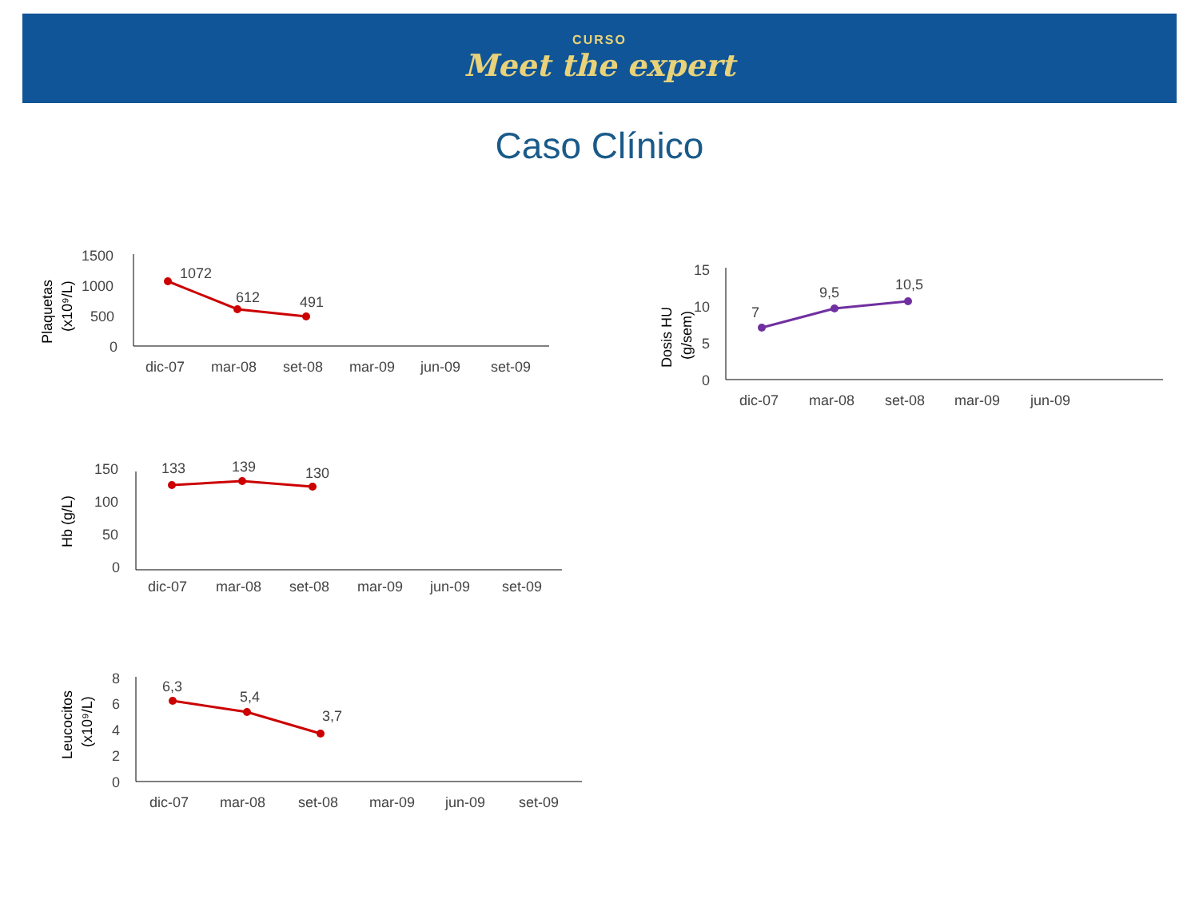CURSO
Meet the expert
Caso Clínico
Plaquetas
(x10⁹/L)
1500
1000
500
0
1072
612
491
dic-07
mar-08
set-08
mar-09
jun-09
set-09
Dosis HU
(g/sem)
15
10
5
0
7
9,5
10,5
dic-07
mar-08
set-08
mar-09
jun-09
Hb (g/L)
150
100
50
0
133
139
130
dic-07
mar-08
set-08
mar-09
jun-09
set-09
Leucocitos
(x10⁹/L)
8
6
4
2
0
6,3
5,4
3,7
dic-07
mar-08
set-08
mar-09
jun-09
set-09